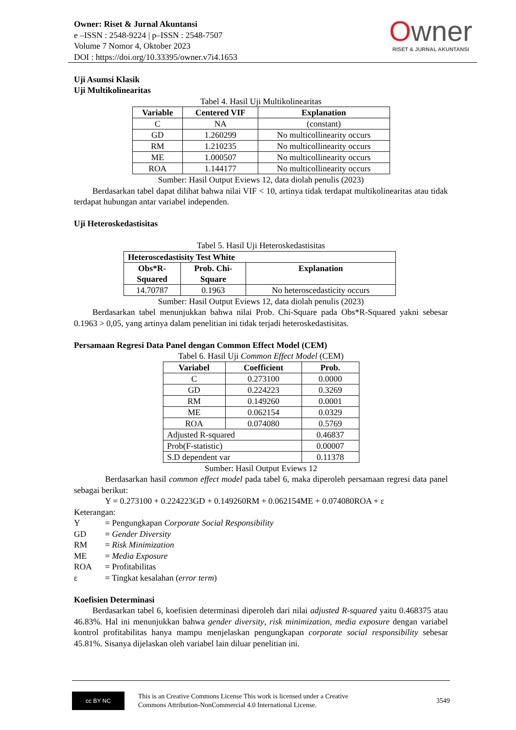Owner: Riset & Jurnal Akuntansi
e –ISSN : 2548-9224 | p–ISSN : 2548-7507
Volume 7 Nomor 4, Oktober 2023
DOI : https://doi.org/10.33395/owner.v7i4.1653
Owner
RISET & JURNAL AKUNTANSI
Uji Asumsi Klasik
Uji Multikolinearitas
Tabel 4. Hasil Uji Multikolinearitas
| Variable | Centered VIF | Explanation |
| --- | --- | --- |
| C | NA | (constant) |
| GD | 1.260299 | No multicollinearity occurs |
| RM | 1.210235 | No multicollinearity occurs |
| ME | 1.000507 | No multicollinearity occurs |
| ROA | 1.144177 | No multicollinearity occurs |
Sumber: Hasil Output Eviews 12, data diolah penulis (2023)
Berdasarkan tabel dapat dilihat bahwa nilai VIF < 10, artinya tidak terdapat multikolinearitas atau tidak terdapat hubungan antar variabel independen.
Uji Heteroskedastisitas
Tabel 5. Hasil Uji Heteroskedastisitas
| Heteroscedastisity Test White | | |
| --- | --- | --- |
| Obs*R- Squared | Prob. Chi- Square | Explanation |
| 14.70787 | 0.1963 | No heteroscedasticity occurs |
Sumber: Hasil Output Eviews 12, data diolah penulis (2023)
Berdasarkan tabel menunjukkan bahwa nilai Prob. Chi-Square pada Obs*R-Squared yakni sebesar 0.1963 > 0,05, yang artinya dalam penelitian ini tidak terjadi heteroskedastisitas.
Persamaan Regresi Data Panel dengan Common Effect Model (CEM)
Tabel 6. Hasil Uji Common Effect Model (CEM)
| Variabel | Coefficient | Prob. |
| --- | --- | --- |
| C | 0.273100 | 0.0000 |
| GD | 0.224223 | 0.3269 |
| RM | 0.149260 | 0.0001 |
| ME | 0.062154 | 0.0329 |
| ROA | 0.074080 | 0.5769 |
| Adjusted R-squared | | 0.46837 |
| Prob(F-statistic) | | 0.00007 |
| S.D dependent var | | 0.11378 |
Sumber: Hasil Output Eviews 12
Berdasarkan hasil common effect model pada tabel 6, maka diperoleh persamaan regresi data panel sebagai berikut:
Y = 0.273100 + 0.224223GD + 0.149260RM + 0.062154ME + 0.074080ROA + ε
Keterangan:
Y = Pengungkapan Corporate Social Responsibility
GD = Gender Diversity
RM = Risk Minimization
ME = Media Exposure
ROA = Profitabilitas
ε = Tingkat kesalahan (error term)
Koefisien Determinasi
Berdasarkan tabel 6, koefisien determinasi diperoleh dari nilai adjusted R-squared yaitu 0.468375 atau 46.83%. Hal ini menunjukkan bahwa gender diversity, risk minimization, media exposure dengan variabel kontrol profitabilitas hanya mampu menjelaskan pengungkapan corporate social responsibility sebesar 45.81%. Sisanya dijelaskan oleh variabel lain diluar penelitian ini.
cc BY NC
This is an Creative Commons License This work is licensed under a Creative
Commons Attribution-NonCommercial 4.0 International License.
3549